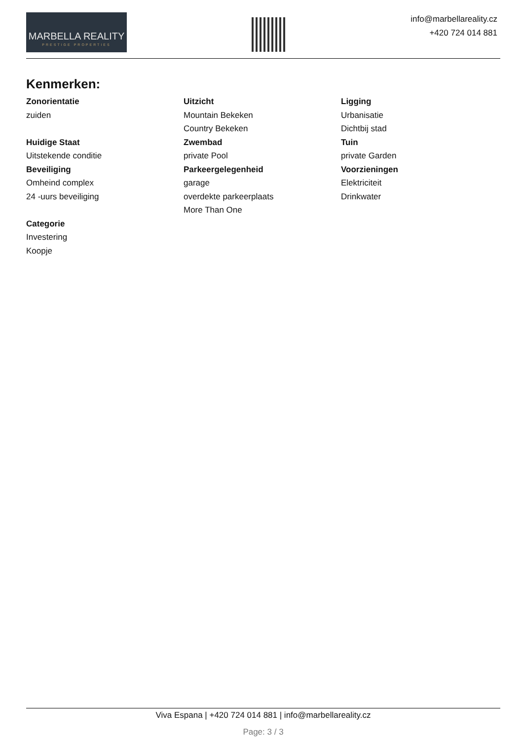MARBELLA REALITY
PRESTIGE PROPERTIES
info@marbellareality.cz
+420 724 014 881
Kenmerken:
Zonorientatie
zuiden
Huidige Staat
Uitstekende conditie
Beveiliging
Omheind complex
24 -uurs beveiliging
Categorie
Investering
Koopje
Uitzicht
Mountain Bekeken
Country Bekeken
Zwembad
private Pool
Parkeergelegenheid
garage
overdekte parkeerplaats
More Than One
Ligging
Urbanisatie
Dichtbij stad
Tuin
private Garden
Voorzieningen
Elektriciteit
Drinkwater
Viva Espana | +420 724 014 881 | info@marbellareality.cz
Page: 3 / 3